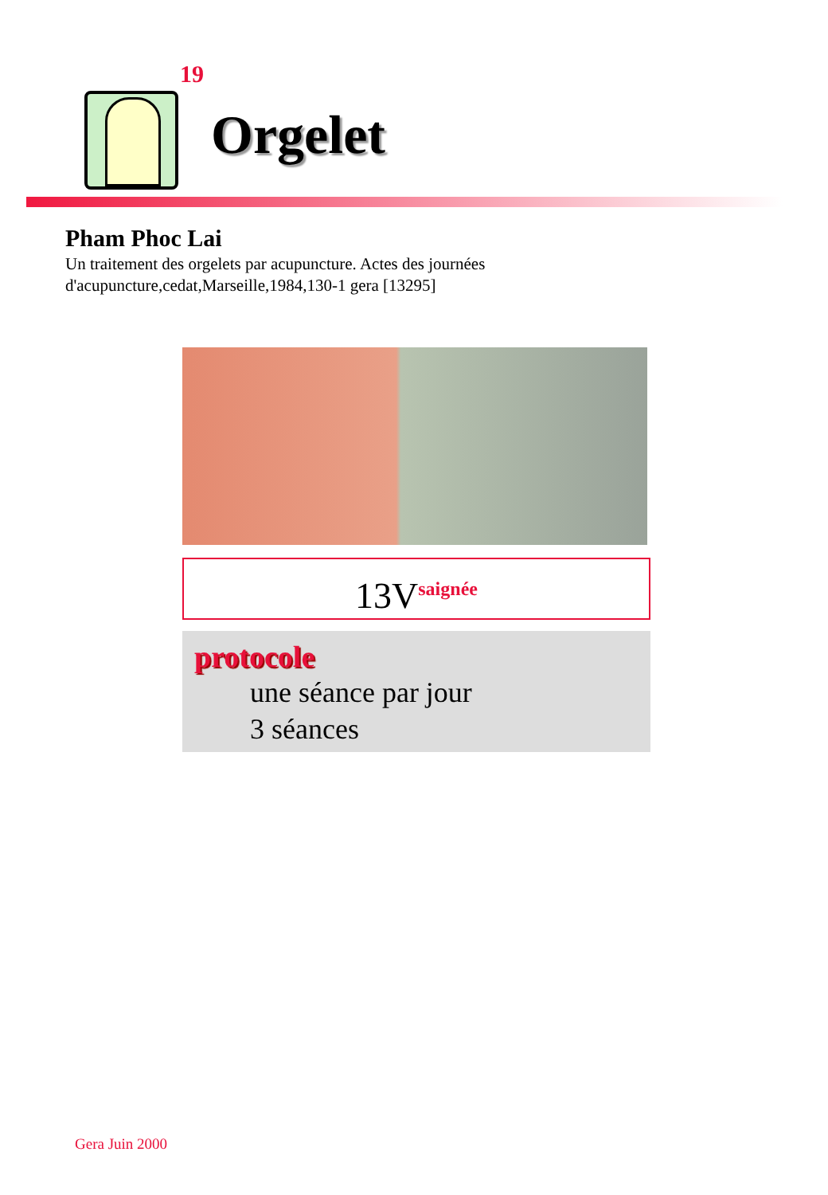19
Orgelet
Pham Phoc Lai
Un traitement des orgelets par acupuncture. Actes des journées d'acupuncture,cedat,Marseille,1984,130-1 gera [13295]
13V<sup>saignée</sup>
protocole
une séance par jour
3 séances
Gera Juin 2000